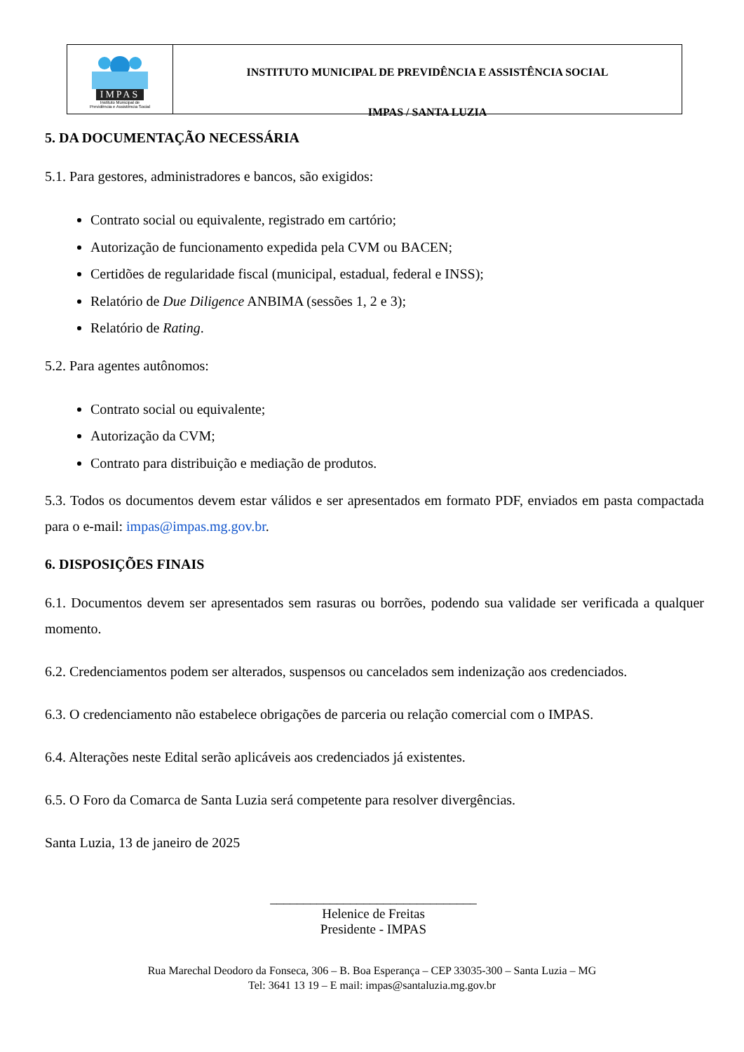IMPAS
Instituto Municipal de
Previdência e Assistência Social
INSTITUTO MUNICIPAL DE PREVIDÊNCIA E ASSISTÊNCIA SOCIAL
IMPAS / SANTA LUZIA
5. DA DOCUMENTAÇÃO NECESSÁRIA
5.1. Para gestores, administradores e bancos, são exigidos:
Contrato social ou equivalente, registrado em cartório;
Autorização de funcionamento expedida pela CVM ou BACEN;
Certidões de regularidade fiscal (municipal, estadual, federal e INSS);
Relatório de Due Diligence ANBIMA (sessões 1, 2 e 3);
Relatório de Rating.
5.2. Para agentes autônomos:
Contrato social ou equivalente;
Autorização da CVM;
Contrato para distribuição e mediação de produtos.
5.3. Todos os documentos devem estar válidos e ser apresentados em formato PDF, enviados em pasta compactada para o e-mail: impas@impas.mg.gov.br.
6. DISPOSIÇÕES FINAIS
6.1. Documentos devem ser apresentados sem rasuras ou borrões, podendo sua validade ser verificada a qualquer momento.
6.2. Credenciamentos podem ser alterados, suspensos ou cancelados sem indenização aos credenciados.
6.3. O credenciamento não estabelece obrigações de parceria ou relação comercial com o IMPAS.
6.4. Alterações neste Edital serão aplicáveis aos credenciados já existentes.
6.5. O Foro da Comarca de Santa Luzia será competente para resolver divergências.
Santa Luzia, 13 de janeiro de 2025
_______________________________
Helenice de Freitas
Presidente - IMPAS
Rua Marechal Deodoro da Fonseca, 306 – B. Boa Esperança – CEP 33035-300 – Santa Luzia – MG
Tel: 3641 13 19 – E mail: impas@santaluzia.mg.gov.br